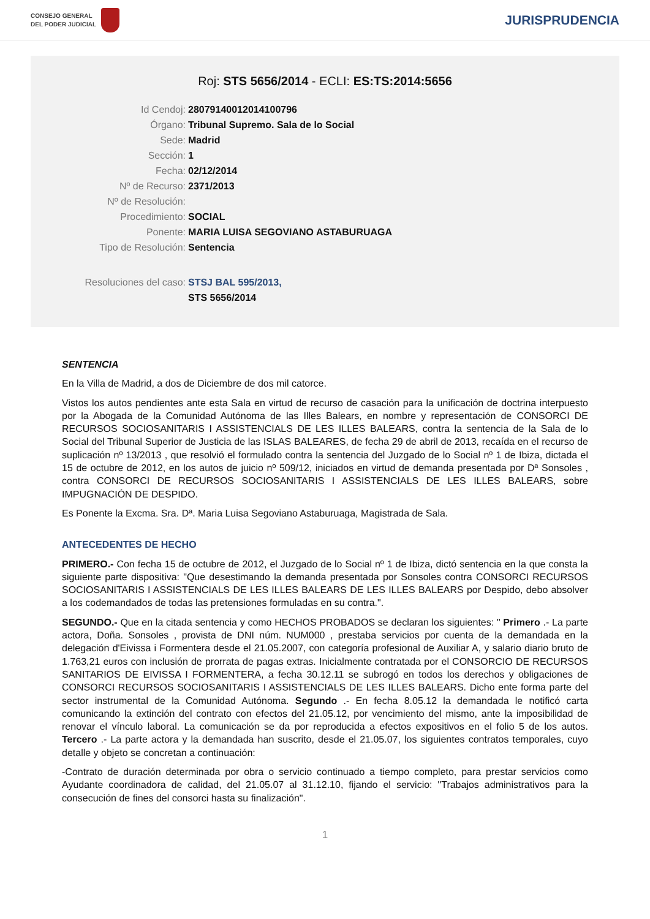CONSEJO GENERAL
DEL PODER JUDICIAL
JURISPRUDENCIA
Roj: STS 5656/2014 - ECLI: ES:TS:2014:5656
Id Cendoj: 28079140012014100796
Órgano: Tribunal Supremo. Sala de lo Social
Sede: Madrid
Sección: 1
Fecha: 02/12/2014
Nº de Recurso: 2371/2013
Nº de Resolución:
Procedimiento: SOCIAL
Ponente: MARIA LUISA SEGOVIANO ASTABURUAGA
Tipo de Resolución: Sentencia
Resoluciones del caso: STSJ BAL 595/2013,
STS 5656/2014
SENTENCIA
En la Villa de Madrid, a dos de Diciembre de dos mil catorce.
Vistos los autos pendientes ante esta Sala en virtud de recurso de casación para la unificación de doctrina interpuesto por la Abogada de la Comunidad Autónoma de las Illes Balears, en nombre y representación de CONSORCI DE RECURSOS SOCIOSANITARIS I ASSISTENCIALS DE LES ILLES BALEARS, contra la sentencia de la Sala de lo Social del Tribunal Superior de Justicia de las ISLAS BALEARES, de fecha 29 de abril de 2013, recaída en el recurso de suplicación nº 13/2013 , que resolvió el formulado contra la sentencia del Juzgado de lo Social nº 1 de Ibiza, dictada el 15 de octubre de 2012, en los autos de juicio nº 509/12, iniciados en virtud de demanda presentada por Dª Sonsoles , contra CONSORCI DE RECURSOS SOCIOSANITARIS I ASSISTENCIALS DE LES ILLES BALEARS, sobre IMPUGNACIÓN DE DESPIDO.
Es Ponente la Excma. Sra. Dª. Maria Luisa Segoviano Astaburuaga, Magistrada de Sala.
ANTECEDENTES DE HECHO
PRIMERO.- Con fecha 15 de octubre de 2012, el Juzgado de lo Social nº 1 de Ibiza, dictó sentencia en la que consta la siguiente parte dispositiva: "Que desestimando la demanda presentada por Sonsoles contra CONSORCI RECURSOS SOCIOSANITARIS I ASSISTENCIALS DE LES ILLES BALEARS DE LES ILLES BALEARS por Despido, debo absolver a los codemandados de todas las pretensiones formuladas en su contra.".
SEGUNDO.- Que en la citada sentencia y como HECHOS PROBADOS se declaran los siguientes: " Primero .- La parte actora, Doña. Sonsoles , provista de DNI núm. NUM000 , prestaba servicios por cuenta de la demandada en la delegación d'Eivissa i Formentera desde el 21.05.2007, con categoría profesional de Auxiliar A, y salario diario bruto de 1.763,21 euros con inclusión de prorrata de pagas extras. Inicialmente contratada por el CONSORCIO DE RECURSOS SANITARIOS DE EIVISSA I FORMENTERA, a fecha 30.12.11 se subrogó en todos los derechos y obligaciones de CONSORCI RECURSOS SOCIOSANITARIS I ASSISTENCIALS DE LES ILLES BALEARS. Dicho ente forma parte del sector instrumental de la Comunidad Autónoma. Segundo .- En fecha 8.05.12 la demandada le notificó carta comunicando la extinción del contrato con efectos del 21.05.12, por vencimiento del mismo, ante la imposibilidad de renovar el vínculo laboral. La comunicación se da por reproducida a efectos expositivos en el folio 5 de los autos. Tercero .- La parte actora y la demandada han suscrito, desde el 21.05.07, los siguientes contratos temporales, cuyo detalle y objeto se concretan a continuación:
-Contrato de duración determinada por obra o servicio continuado a tiempo completo, para prestar servicios como Ayudante coordinadora de calidad, del 21.05.07 al 31.12.10, fijando el servicio: "Trabajos administrativos para la consecución de fines del consorci hasta su finalización".
1